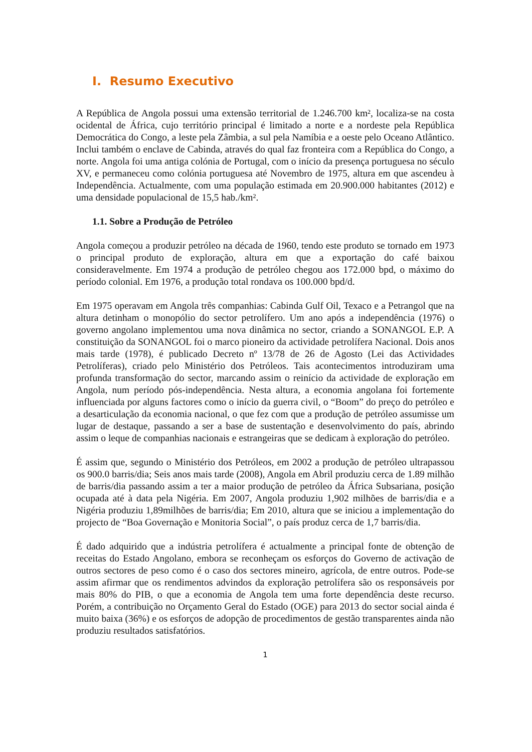I. Resumo Executivo
A República de Angola possui uma extensão territorial de 1.246.700 km², localiza-se na costa ocidental de África, cujo território principal é limitado a norte e a nordeste pela República Democrática do Congo, a leste pela Zâmbia, a sul pela Namíbia e a oeste pelo Oceano Atlântico. Inclui também o enclave de Cabinda, através do qual faz fronteira com a República do Congo, a norte. Angola foi uma antiga colónia de Portugal, com o início da presença portuguesa no século XV, e permaneceu como colónia portuguesa até Novembro de 1975, altura em que ascendeu à Independência. Actualmente, com uma população estimada em 20.900.000 habitantes (2012) e uma densidade populacional de 15,5 hab./km².
1.1. Sobre a Produção de Petróleo
Angola começou a produzir petróleo na década de 1960, tendo este produto se tornado em 1973 o principal produto de exploração, altura em que a exportação do café baixou consideravelmente. Em 1974 a produção de petróleo chegou aos 172.000 bpd, o máximo do período colonial. Em 1976, a produção total rondava os 100.000 bpd/d.
Em 1975 operavam em Angola três companhias: Cabinda Gulf Oil, Texaco e a Petrangol que na altura detinham o monopólio do sector petrolífero. Um ano após a independência (1976) o governo angolano implementou uma nova dinâmica no sector, criando a SONANGOL E.P. A constituição da SONANGOL foi o marco pioneiro da actividade petrolífera Nacional. Dois anos mais tarde (1978), é publicado Decreto nº 13/78 de 26 de Agosto (Lei das Actividades Petrolíferas), criado pelo Ministério dos Petróleos. Tais acontecimentos introduziram uma profunda transformação do sector, marcando assim o reinício da actividade de exploração em Angola, num período pós-independência. Nesta altura, a economia angolana foi fortemente influenciada por alguns factores como o início da guerra civil, o “Boom” do preço do petróleo e a desarticulação da economia nacional, o que fez com que a produção de petróleo assumisse um lugar de destaque, passando a ser a base de sustentação e desenvolvimento do país, abrindo assim o leque de companhias nacionais e estrangeiras que se dedicam à exploração do petróleo.
É assim que, segundo o Ministério dos Petróleos, em 2002 a produção de petróleo ultrapassou os 900.0 barris/dia; Seis anos mais tarde (2008), Angola em Abril produziu cerca de 1.89 milhão de barris/dia passando assim a ter a maior produção de petróleo da África Subsariana, posição ocupada até à data pela Nigéria. Em 2007, Angola produziu 1,902 milhões de barris/dia e a Nigéria produziu 1,89milhões de barris/dia; Em 2010, altura que se iniciou a implementação do projecto de “Boa Governação e Monitoria Social”, o país produz cerca de 1,7 barris/dia.
É dado adquirido que a indústria petrolífera é actualmente a principal fonte de obtenção de receitas do Estado Angolano, embora se reconheçam os esforços do Governo de activação de outros sectores de peso como é o caso dos sectores mineiro, agrícola, de entre outros. Pode-se assim afirmar que os rendimentos advindos da exploração petrolífera são os responsáveis por mais 80% do PIB, o que a economia de Angola tem uma forte dependência deste recurso. Porém, a contribuição no Orçamento Geral do Estado (OGE) para 2013 do sector social ainda é muito baixa (36%) e os esforços de adopção de procedimentos de gestão transparentes ainda não produziu resultados satisfatórios.
1